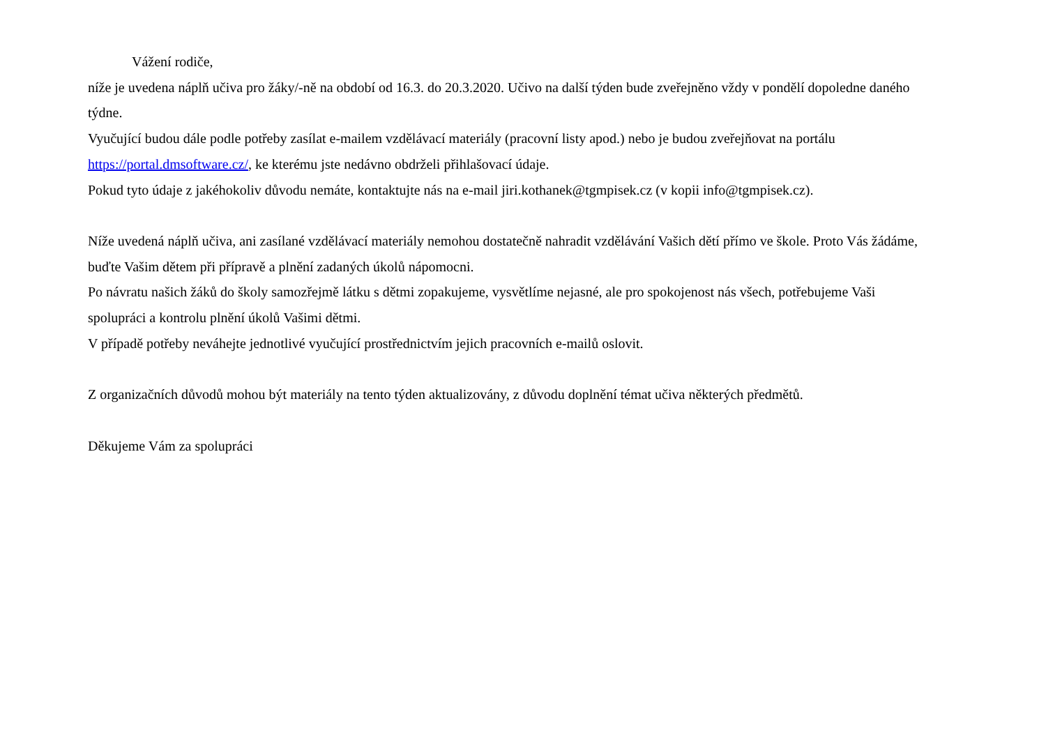Vážení rodiče,
níže je uvedena náplň učiva pro žáky/-ně na období od 16.3. do 20.3.2020. Učivo na další týden bude zveřejněno vždy v pondělí dopoledne daného týdne.
Vyučující budou dále podle potřeby zasílat e-mailem vzdělávací materiály (pracovní listy apod.) nebo je budou zveřejňovat na portálu https://portal.dmsoftware.cz/, ke kterému jste nedávno obdrželi přihlašovací údaje.
Pokud tyto údaje z jakéhokoliv důvodu nemáte, kontaktujte nás na e-mail jiri.kothanek@tgmpisek.cz (v kopii info@tgmpisek.cz).
Níže uvedená náplň učiva, ani zasílané vzdělávací materiály nemohou dostatečně nahradit vzdělávání Vašich dětí přímo ve škole. Proto Vás žádáme, buďte Vašim dětem při přípravě a plnění zadaných úkolů nápomocni.
Po návratu našich žáků do školy samozřejmě látku s dětmi zopakujeme, vysvětlíme nejasné, ale pro spokojenost nás všech, potřebujeme Vaši spolupráci a kontrolu plnění úkolů Vašimi dětmi.
V případě potřeby neváhejte jednotlivé vyučující prostřednictvím jejich pracovních e-mailů oslovit.
Z organizačních důvodů mohou být materiály na tento týden aktualizovány, z důvodu doplnění témat učiva některých předmětů.
Děkujeme Vám za spolupráci